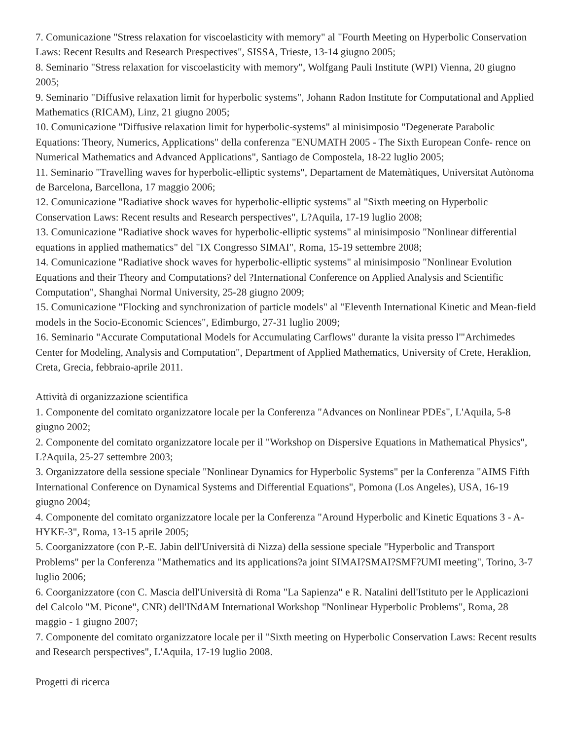7. Comunicazione "Stress relaxation for viscoelasticity with memory" al "Fourth Meeting on Hyperbolic Conservation Laws: Recent Results and Research Prespectives", SISSA, Trieste, 13-14 giugno 2005;
8. Seminario "Stress relaxation for viscoelasticity with memory", Wolfgang Pauli Institute (WPI) Vienna, 20 giugno 2005;
9. Seminario "Diffusive relaxation limit for hyperbolic systems", Johann Radon Institute for Computational and Applied Mathematics (RICAM), Linz, 21 giugno 2005;
10. Comunicazione "Diffusive relaxation limit for hyperbolic-systems" al minisimposio "Degenerate Parabolic Equations: Theory, Numerics, Applications" della conferenza "ENUMATH 2005 - The Sixth European Confe- rence on Numerical Mathematics and Advanced Applications", Santiago de Compostela, 18-22 luglio 2005;
11. Seminario "Travelling waves for hyperbolic-elliptic systems", Departament de Matemàtiques, Universitat Autònoma de Barcelona, Barcellona, 17 maggio 2006;
12. Comunicazione "Radiative shock waves for hyperbolic-elliptic systems" al "Sixth meeting on Hyperbolic Conservation Laws: Recent results and Research perspectives", L?Aquila, 17-19 luglio 2008;
13. Comunicazione "Radiative shock waves for hyperbolic-elliptic systems" al minisimposio "Nonlinear differential equations in applied mathematics" del "IX Congresso SIMAI", Roma, 15-19 settembre 2008;
14. Comunicazione "Radiative shock waves for hyperbolic-elliptic systems" al minisimposio "Nonlinear Evolution Equations and their Theory and Computations? del ?International Conference on Applied Analysis and Scientific Computation", Shanghai Normal University, 25-28 giugno 2009;
15. Comunicazione "Flocking and synchronization of particle models" al "Eleventh International Kinetic and Mean-field models in the Socio-Economic Sciences", Edimburgo, 27-31 luglio 2009;
16. Seminario "Accurate Computational Models for Accumulating Carflows" durante la visita presso l'"Archimedes Center for Modeling, Analysis and Computation", Department of Applied Mathematics, University of Crete, Heraklion, Creta, Grecia, febbraio-aprile 2011.
Attività di organizzazione scientifica
1. Componente del comitato organizzatore locale per la Conferenza "Advances on Nonlinear PDEs", L'Aquila, 5-8 giugno 2002;
2. Componente del comitato organizzatore locale per il "Workshop on Dispersive Equations in Mathematical Physics", L?Aquila, 25-27 settembre 2003;
3. Organizzatore della sessione speciale "Nonlinear Dynamics for Hyperbolic Systems" per la Conferenza "AIMS Fifth International Conference on Dynamical Systems and Differential Equations", Pomona (Los Angeles), USA, 16-19 giugno 2004;
4. Componente del comitato organizzatore locale per la Conferenza "Around Hyperbolic and Kinetic Equations 3 - A-HYKE-3", Roma, 13-15 aprile 2005;
5. Coorganizzatore (con P.-E. Jabin dell'Università di Nizza) della sessione speciale "Hyperbolic and Transport Problems" per la Conferenza "Mathematics and its applications?a joint SIMAI?SMAI?SMF?UMI meeting", Torino, 3-7 luglio 2006;
6. Coorganizzatore (con C. Mascia dell'Università di Roma "La Sapienza" e R. Natalini dell'Istituto per le Applicazioni del Calcolo "M. Picone", CNR) dell'INdAM International Workshop "Nonlinear Hyperbolic Problems", Roma, 28 maggio - 1 giugno 2007;
7. Componente del comitato organizzatore locale per il "Sixth meeting on Hyperbolic Conservation Laws: Recent results and Research perspectives", L'Aquila, 17-19 luglio 2008.
Progetti di ricerca